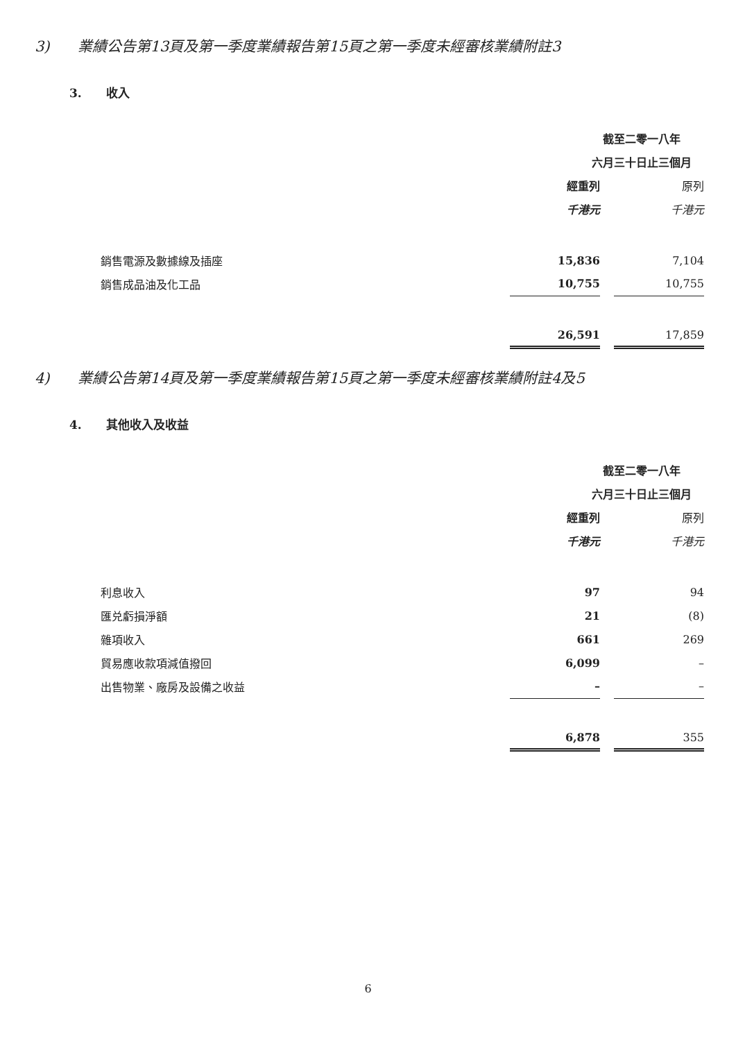3) 業績公告第13頁及第一季度業績報告第15頁之第一季度未經審核業績附註3
3. 收入
| | 截至二零一八年 | | |
| | 六月三十日止三個月 | | |
| | 經重列 | | 原列 |
| | 千港元 | | 千港元 |
| 銷售電源及數據線及插座 | 15,836 | | 7,104 |
| 銷售成品油及化工品 | 10,755 | | 10,755 |
| | 26,591 | | 17,859 |
4) 業績公告第14頁及第一季度業績報告第15頁之第一季度未經審核業績附註4及5
4. 其他收入及收益
| | 截至二零一八年 | | |
| | 六月三十日止三個月 | | |
| | 經重列 | | 原列 |
| | 千港元 | | 千港元 |
| 利息收入 | 97 | | 94 |
| 匯兑虧損淨額 | 21 | | (8) |
| 雜項收入 | 661 | | 269 |
| 貿易應收款項減值撥回 | 6,099 | | – |
| 出售物業、廠房及設備之收益 | – | | – |
| | 6,878 | | 355 |
6